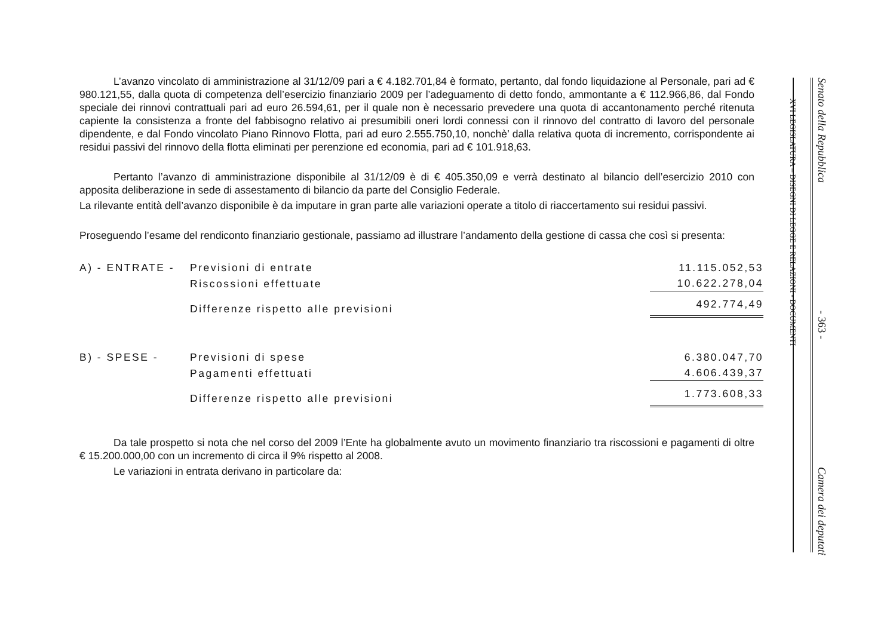L’avanzo vincolato di amministrazione al 31/12/09 pari a € 4.182.701,84 è formato, pertanto, dal fondo liquidazione al Personale, pari ad € 980.121,55, dalla quota di competenza dell’esercizio finanziario 2009 per l’adeguamento di detto fondo, ammontante a € 112.966,86, dal Fondo speciale dei rinnovi contrattuali pari ad euro 26.594,61, per il quale non è necessario prevedere una quota di accantonamento perché ritenuta capiente la consistenza a fronte del fabbisogno relativo ai presumibili oneri lordi connessi con il rinnovo del contratto di lavoro del personale dipendente, e dal Fondo vincolato Piano Rinnovo Flotta, pari ad euro 2.555.750,10, nonchè’ dalla relativa quota di incremento, corrispondente ai residui passivi del rinnovo della flotta eliminati per perenzione ed economia, pari ad € 101.918,63.
Pertanto l’avanzo di amministrazione disponibile al 31/12/09 è di € 405.350,09 e verrà destinato al bilancio dell’esercizio 2010 con apposita deliberazione in sede di assestamento di bilancio da parte del Consiglio Federale.
La rilevante entità dell’avanzo disponibile è da imputare in gran parte alle variazioni operate a titolo di riaccertamento sui residui passivi.
Proseguendo l’esame del rendiconto finanziario gestionale, passiamo ad illustrare l’andamento della gestione di cassa che così si presenta:
| A) - ENTRATE - | Previsioni di entrate | 11.115.052,53 |
| | Riscossioni effettuate | 10.622.278,04 |
| | Differenze rispetto alle previsioni | 492.774,49 |
| B) - SPESE - | Previsioni di spese | 6.380.047,70 |
| | Pagamenti effettuati | 4.606.439,37 |
| | Differenze rispetto alle previsioni | 1.773.608,33 |
Da tale prospetto si nota che nel corso del 2009 l’Ente ha globalmente avuto un movimento finanziario tra riscossioni e pagamenti di oltre € 15.200.000,00 con un incremento di circa il 9% rispetto al 2008.
Le variazioni in entrata derivano in particolare da:
XVI LEGISLATURA – DISEGNI DI LEGGE E RELAZIONI - DOCUMENTI
Senato della Repubblica - 363 - Camera dei deputati